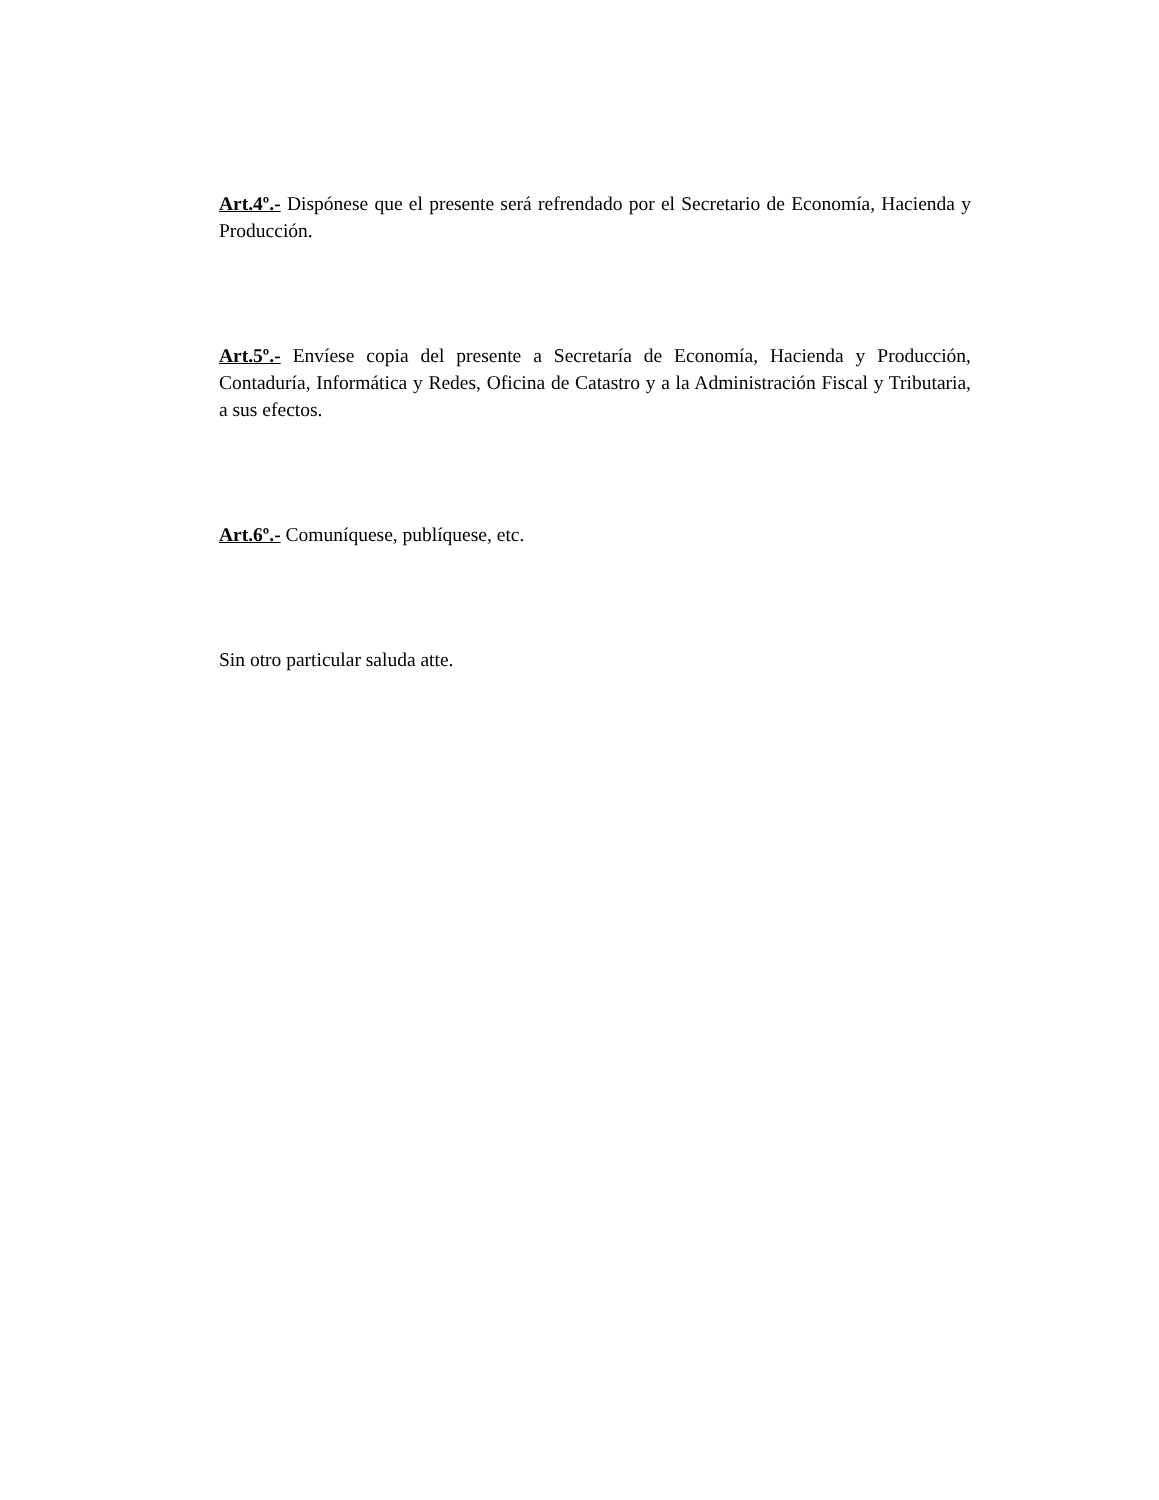Art.4º.- Dispónese que el presente será refrendado por el Secretario de Economía, Hacienda y Producción.
Art.5º.- Envíese copia del presente a Secretaría de Economía, Hacienda y Producción, Contaduría, Informática y Redes, Oficina de Catastro y a la Administración Fiscal y Tributaria, a sus efectos.
Art.6º.- Comuníquese, publíquese, etc.
Sin otro particular saluda atte.